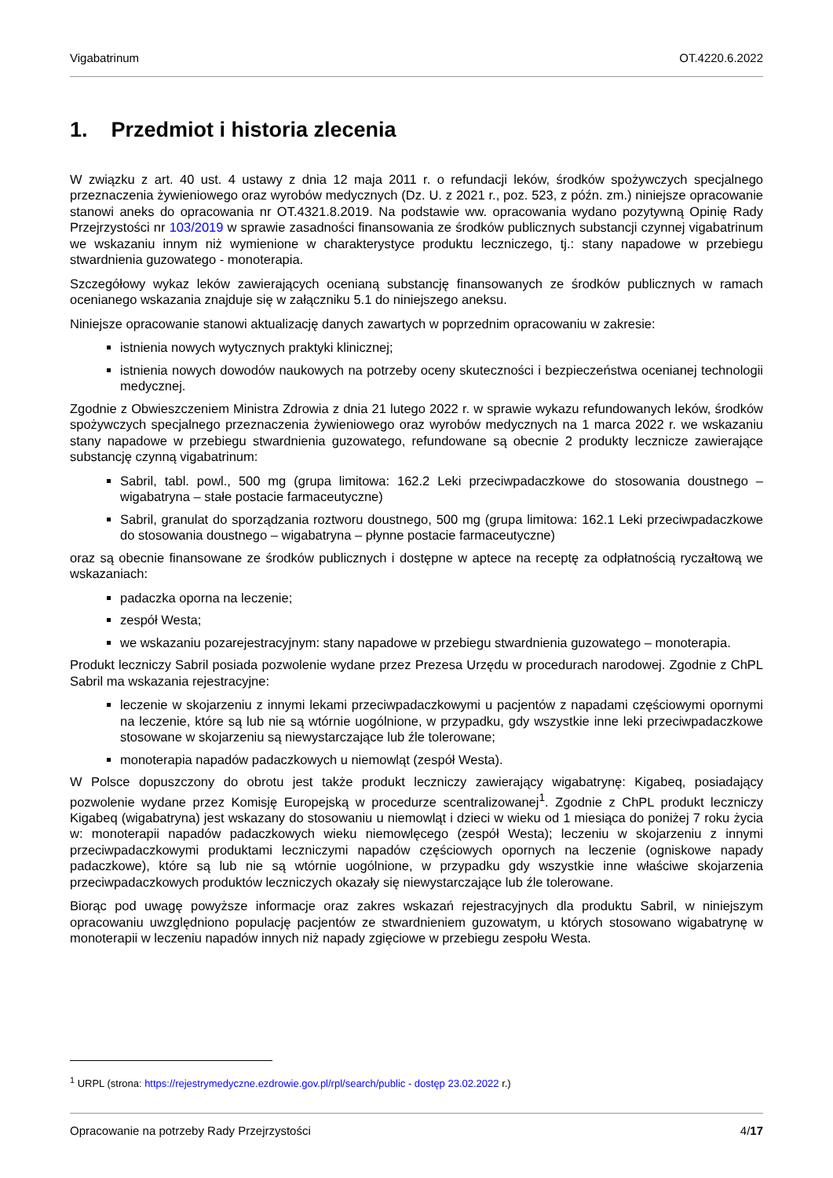Vigabatrinum OT.4220.6.2022
1. Przedmiot i historia zlecenia
W związku z art. 40 ust. 4 ustawy z dnia 12 maja 2011 r. o refundacji leków, środków spożywczych specjalnego przeznaczenia żywieniowego oraz wyrobów medycznych (Dz. U. z 2021 r., poz. 523, z późn. zm.) niniejsze opracowanie stanowi aneks do opracowania nr OT.4321.8.2019. Na podstawie ww. opracowania wydano pozytywną Opinię Rady Przejrzystości nr 103/2019 w sprawie zasadności finansowania ze środków publicznych substancji czynnej vigabatrinum we wskazaniu innym niż wymienione w charakterystyce produktu leczniczego, tj.: stany napadowe w przebiegu stwardnienia guzowatego - monoterapia.
Szczegółowy wykaz leków zawierających ocenianą substancję finansowanych ze środków publicznych w ramach ocenianego wskazania znajduje się w załączniku 5.1 do niniejszego aneksu.
Niniejsze opracowanie stanowi aktualizację danych zawartych w poprzednim opracowaniu w zakresie:
istnienia nowych wytycznych praktyki klinicznej;
istnienia nowych dowodów naukowych na potrzeby oceny skuteczności i bezpieczeństwa ocenianej technologii medycznej.
Zgodnie z Obwieszczeniem Ministra Zdrowia z dnia 21 lutego 2022 r. w sprawie wykazu refundowanych leków, środków spożywczych specjalnego przeznaczenia żywieniowego oraz wyrobów medycznych na 1 marca 2022 r. we wskazaniu stany napadowe w przebiegu stwardnienia guzowatego, refundowane są obecnie 2 produkty lecznicze zawierające substancję czynną vigabatrinum:
Sabril, tabl. powl., 500 mg (grupa limitowa: 162.2 Leki przeciwpadaczkowe do stosowania doustnego – wigabatryna – stałe postacie farmaceutyczne)
Sabril, granulat do sporządzania roztworu doustnego, 500 mg (grupa limitowa: 162.1 Leki przeciwpadaczkowe do stosowania doustnego – wigabatryna – płynne postacie farmaceutyczne)
oraz są obecnie finansowane ze środków publicznych i dostępne w aptece na receptę za odpłatnością ryczałtową we wskazaniach:
padaczka oporna na leczenie;
zespół Westa;
we wskazaniu pozarejestracyjnym: stany napadowe w przebiegu stwardnienia guzowatego – monoterapia.
Produkt leczniczy Sabril posiada pozwolenie wydane przez Prezesa Urzędu w procedurach narodowej. Zgodnie z ChPL Sabril ma wskazania rejestracyjne:
leczenie w skojarzeniu z innymi lekami przeciwpadaczkowymi u pacjentów z napadami częściowymi opornymi na leczenie, które są lub nie są wtórnie uogólnione, w przypadku, gdy wszystkie inne leki przeciwpadaczkowe stosowane w skojarzeniu są niewystarczające lub źle tolerowane;
monoterapia napadów padaczkowych u niemowląt (zespół Westa).
W Polsce dopuszczony do obrotu jest także produkt leczniczy zawierający wigabatrynę: Kigabeq, posiadający pozwolenie wydane przez Komisję Europejską w procedurze scentralizowanej<sup>1</sup>. Zgodnie z ChPL produkt leczniczy Kigabeq (wigabatryna) jest wskazany do stosowaniu u niemowląt i dzieci w wieku od 1 miesiąca do poniżej 7 roku życia w: monoterapii napadów padaczkowych wieku niemowlęcego (zespół Westa); leczeniu w skojarzeniu z innymi przeciwpadaczkowymi produktami leczniczymi napadów częściowych opornych na leczenie (ogniskowe napady padaczkowe), które są lub nie są wtórnie uogólnione, w przypadku gdy wszystkie inne właściwe skojarzenia przeciwpadaczkowych produktów leczniczych okazały się niewystarczające lub źle tolerowane.
Biorąc pod uwagę powyższe informacje oraz zakres wskazań rejestracyjnych dla produktu Sabril, w niniejszym opracowaniu uwzględniono populację pacjentów ze stwardnieniem guzowatym, u których stosowano wigabatrynę w monoterapii w leczeniu napadów innych niż napady zgięciowe w przebiegu zespołu Westa.
<sup>1</sup> URPL (strona: https://rejestrymedyczne.ezdrowie.gov.pl/rpl/search/public - dostęp 23.02.2022 r.)
Opracowanie na potrzeby Rady Przejrzystości 4/17